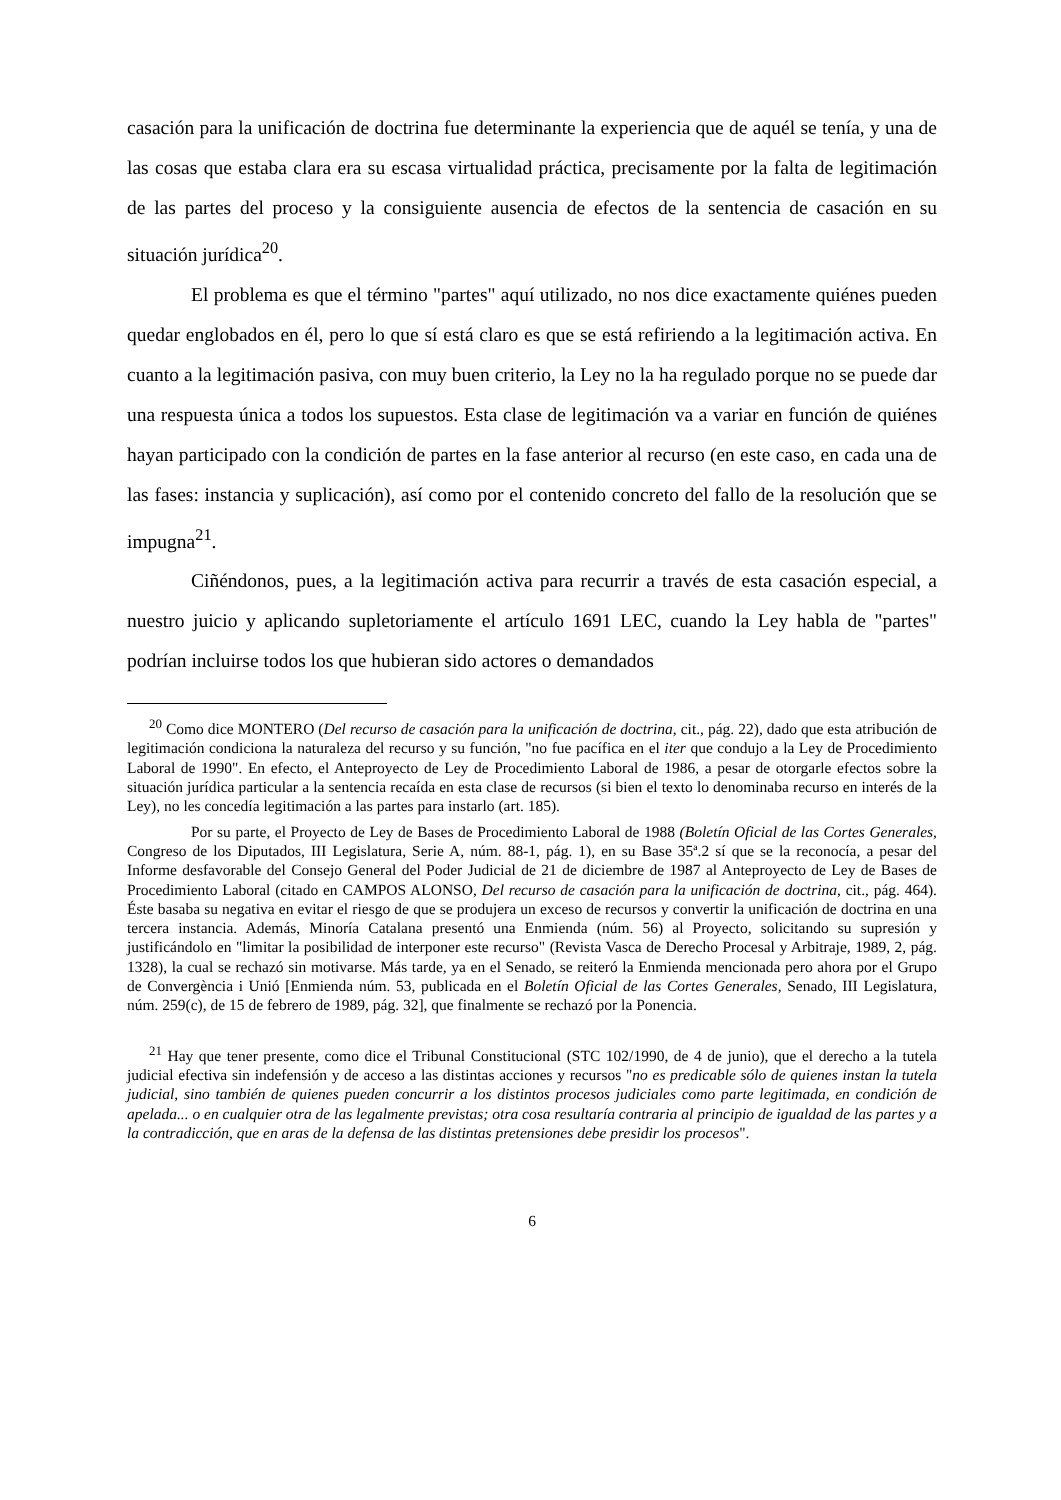casación para la unificación de doctrina fue determinante la experiencia que de aquél se tenía, y una de las cosas que estaba clara era su escasa virtualidad práctica, precisamente por la falta de legitimación de las partes del proceso y la consiguiente ausencia de efectos de la sentencia de casación en su situación jurídica<sup>20</sup>.
El problema es que el término "partes" aquí utilizado, no nos dice exactamente quiénes pueden quedar englobados en él, pero lo que sí está claro es que se está refiriendo a la legitimación activa. En cuanto a la legitimación pasiva, con muy buen criterio, la Ley no la ha regulado porque no se puede dar una respuesta única a todos los supuestos. Esta clase de legitimación va a variar en función de quiénes hayan participado con la condición de partes en la fase anterior al recurso (en este caso, en cada una de las fases: instancia y suplicación), así como por el contenido concreto del fallo de la resolución que se impugna<sup>21</sup>.
Ciñéndonos, pues, a la legitimación activa para recurrir a través de esta casación especial, a nuestro juicio y aplicando supletoriamente el artículo 1691 LEC, cuando la Ley habla de "partes" podrían incluirse todos los que hubieran sido actores o demandados
<sup>20</sup> Como dice MONTERO (Del recurso de casación para la unificación de doctrina, cit., pág. 22), dado que esta atribución de legitimación condiciona la naturaleza del recurso y su función, "no fue pacífica en el iter que condujo a la Ley de Procedimiento Laboral de 1990". En efecto, el Anteproyecto de Ley de Procedimiento Laboral de 1986, a pesar de otorgarle efectos sobre la situación jurídica particular a la sentencia recaída en esta clase de recursos (si bien el texto lo denominaba recurso en interés de la Ley), no les concedía legitimación a las partes para instarlo (art. 185).
Por su parte, el Proyecto de Ley de Bases de Procedimiento Laboral de 1988 (Boletín Oficial de las Cortes Generales, Congreso de los Diputados, III Legislatura, Serie A, núm. 88-1, pág. 1), en su Base 35ª.2 sí que se la reconocía, a pesar del Informe desfavorable del Consejo General del Poder Judicial de 21 de diciembre de 1987 al Anteproyecto de Ley de Bases de Procedimiento Laboral (citado en CAMPOS ALONSO, Del recurso de casación para la unificación de doctrina, cit., pág. 464). Éste basaba su negativa en evitar el riesgo de que se produjera un exceso de recursos y convertir la unificación de doctrina en una tercera instancia. Además, Minoría Catalana presentó una Enmienda (núm. 56) al Proyecto, solicitando su supresión y justificándolo en "limitar la posibilidad de interponer este recurso" (Revista Vasca de Derecho Procesal y Arbitraje, 1989, 2, pág. 1328), la cual se rechazó sin motivarse. Más tarde, ya en el Senado, se reiteró la Enmienda mencionada pero ahora por el Grupo de Convergència i Unió [Enmienda núm. 53, publicada en el Boletín Oficial de las Cortes Generales, Senado, III Legislatura, núm. 259(c), de 15 de febrero de 1989, pág. 32], que finalmente se rechazó por la Ponencia.
<sup>21</sup> Hay que tener presente, como dice el Tribunal Constitucional (STC 102/1990, de 4 de junio), que el derecho a la tutela judicial efectiva sin indefensión y de acceso a las distintas acciones y recursos "no es predicable sólo de quienes instan la tutela judicial, sino también de quienes pueden concurrir a los distintos procesos judiciales como parte legitimada, en condición de apelada... o en cualquier otra de las legalmente previstas; otra cosa resultaría contraria al principio de igualdad de las partes y a la contradicción, que en aras de la defensa de las distintas pretensiones debe presidir los procesos".
6